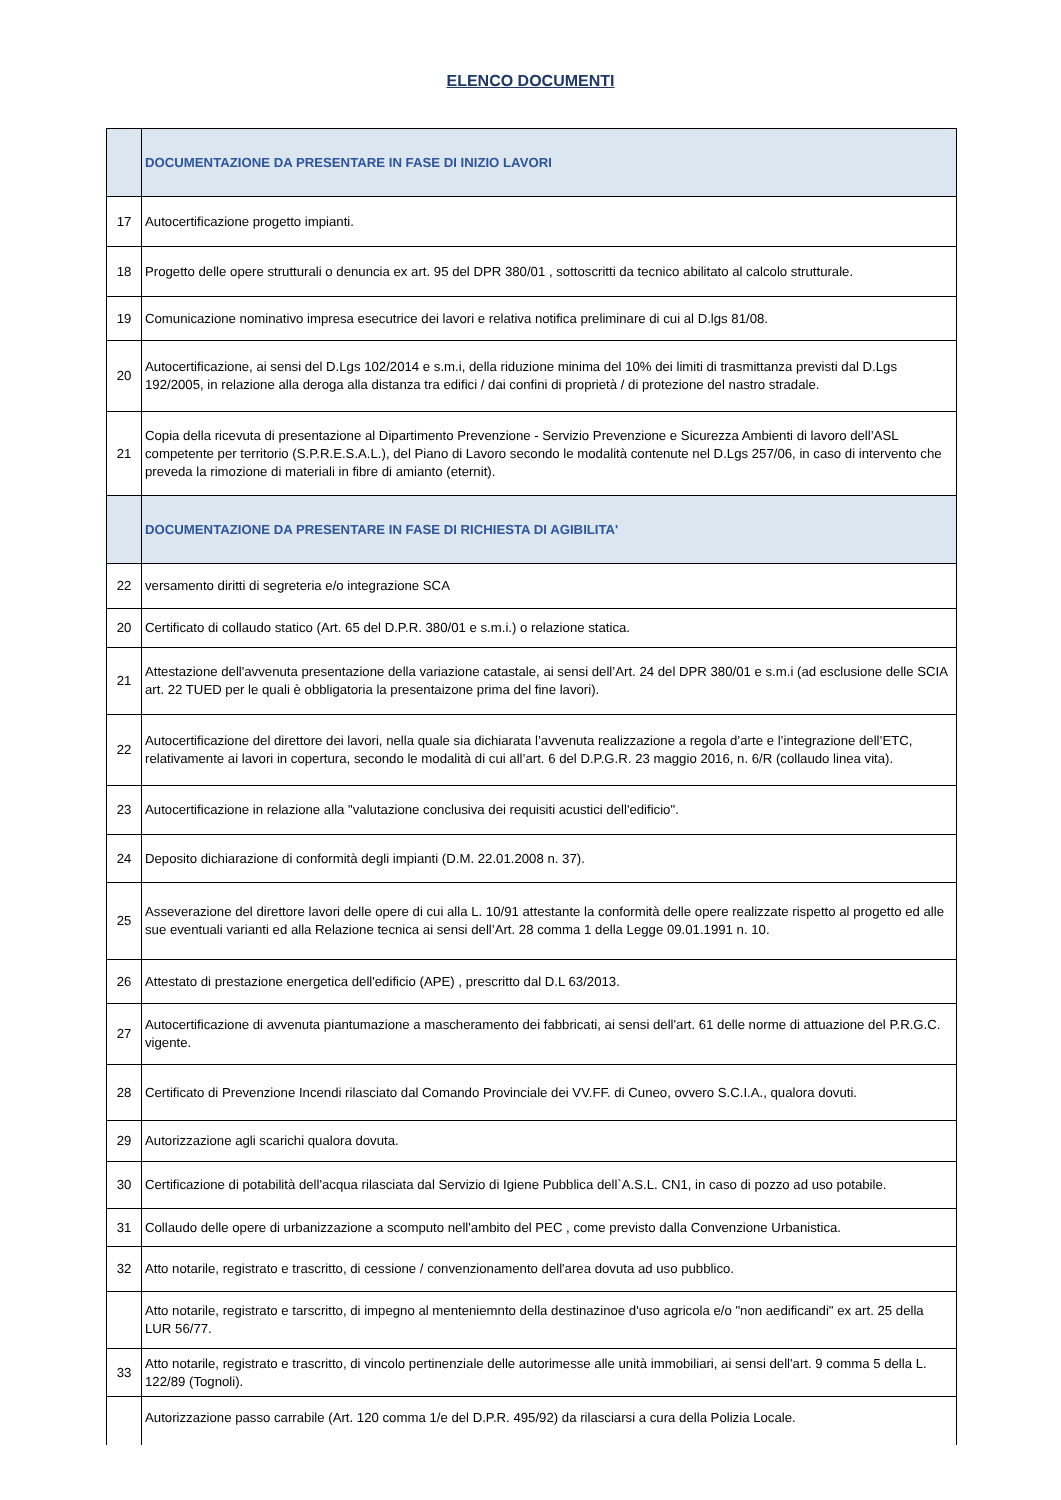ELENCO DOCUMENTI
| | DOCUMENTAZIONE DA PRESENTARE IN FASE DI INIZIO LAVORI |
| 17 | Autocertificazione progetto impianti. |
| 18 | Progetto delle opere strutturali o denuncia ex art. 95 del DPR 380/01 , sottoscritti da tecnico abilitato al calcolo strutturale. |
| 19 | Comunicazione nominativo impresa esecutrice dei lavori e relativa notifica preliminare di cui al D.lgs 81/08. |
| 20 | Autocertificazione, ai sensi del D.Lgs 102/2014 e s.m.i, della riduzione minima del 10% dei limiti di trasmittanza previsti dal D.Lgs 192/2005, in relazione alla deroga alla distanza tra edifici / dai confini di proprietà / di protezione del nastro stradale. |
| 21 | Copia della ricevuta di presentazione al Dipartimento Prevenzione - Servizio Prevenzione e Sicurezza Ambienti di lavoro dell’ASL competente per territorio (S.P.R.E.S.A.L.), del Piano di Lavoro secondo le modalità contenute nel D.Lgs 257/06, in caso di intervento che preveda la rimozione di materiali in fibre di amianto (eternit). |
| | DOCUMENTAZIONE DA PRESENTARE IN FASE DI RICHIESTA DI AGIBILITA' |
| 22 | versamento diritti di segreteria e/o integrazione SCA |
| 20 | Certificato di collaudo statico (Art. 65 del D.P.R. 380/01 e s.m.i.) o relazione statica. |
| 21 | Attestazione dell'avvenuta presentazione della variazione catastale, ai sensi dell’Art. 24 del DPR 380/01 e s.m.i (ad esclusione delle SCIA art. 22 TUED per le quali è obbligatoria la presentaizone prima del fine lavori). |
| 22 | Autocertificazione del direttore dei lavori, nella quale sia dichiarata l’avvenuta realizzazione a regola d’arte e l’integrazione dell’ETC, relativamente ai lavori in copertura, secondo le modalità di cui all’art. 6 del D.P.G.R. 23 maggio 2016, n. 6/R (collaudo linea vita). |
| 23 | Autocertificazione in relazione alla "valutazione conclusiva dei requisiti acustici dell'edificio". |
| 24 | Deposito dichiarazione di conformità degli impianti (D.M. 22.01.2008 n. 37). |
| 25 | Asseverazione del direttore lavori delle opere di cui alla L. 10/91 attestante la conformità delle opere realizzate rispetto al progetto ed alle sue eventuali varianti ed alla Relazione tecnica ai sensi dell’Art. 28 comma 1 della Legge 09.01.1991 n. 10. |
| 26 | Attestato di prestazione energetica dell'edificio (APE) , prescritto dal D.L 63/2013. |
| 27 | Autocertificazione di avvenuta piantumazione a mascheramento dei fabbricati, ai sensi dell'art. 61 delle norme di attuazione del P.R.G.C. vigente. |
| 28 | Certificato di Prevenzione Incendi rilasciato dal Comando Provinciale dei VV.FF. di Cuneo, ovvero S.C.I.A., qualora dovuti. |
| 29 | Autorizzazione agli scarichi qualora dovuta. |
| 30 | Certificazione di potabilità dell'acqua rilasciata dal Servizio di Igiene Pubblica dell`A.S.L. CN1, in caso di pozzo ad uso potabile. |
| 31 | Collaudo delle opere di urbanizzazione a scomputo nell'ambito del PEC , come previsto dalla Convenzione Urbanistica. |
| 32 | Atto notarile, registrato e trascritto, di cessione / convenzionamento dell'area dovuta ad uso pubblico. |
| | Atto notarile, registrato e tarscritto, di impegno al menteniemnto della destinazinoe d'uso agricola e/o "non aedificandi" ex art. 25 della LUR 56/77. |
| 33 | Atto notarile, registrato e trascritto, di vincolo pertinenziale delle autorimesse alle unità immobiliari, ai sensi dell'art. 9 comma 5 della L. 122/89 (Tognoli). |
| | Autorizzazione passo carrabile (Art. 120 comma 1/e del D.P.R. 495/92) da rilasciarsi a cura della Polizia Locale. |